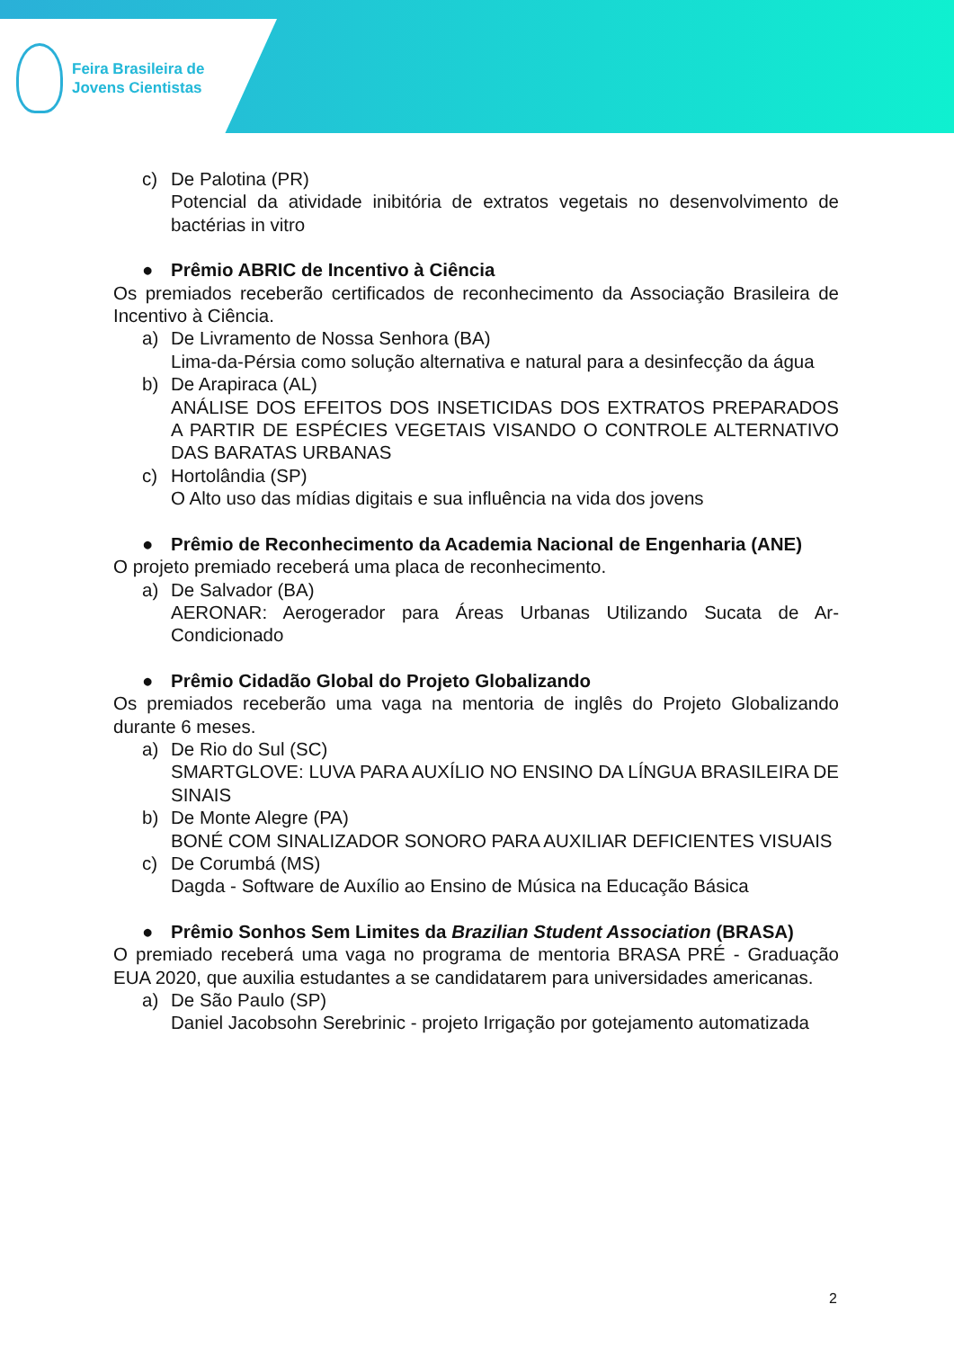Feira Brasileira de
Jovens Cientistas
c) De Palotina (PR)
Potencial da atividade inibitória de extratos vegetais no desenvolvimento de bactérias in vitro
● Prêmio ABRIC de Incentivo à Ciência
Os premiados receberão certificados de reconhecimento da Associação Brasileira de Incentivo à Ciência.
a) De Livramento de Nossa Senhora (BA)
Lima-da-Pérsia como solução alternativa e natural para a desinfecção da água
b) De Arapiraca (AL)
ANÁLISE DOS EFEITOS DOS INSETICIDAS DOS EXTRATOS PREPARADOS A PARTIR DE ESPÉCIES VEGETAIS VISANDO O CONTROLE ALTERNATIVO DAS BARATAS URBANAS
c) Hortolândia (SP)
O Alto uso das mídias digitais e sua influência na vida dos jovens
● Prêmio de Reconhecimento da Academia Nacional de Engenharia (ANE)
O projeto premiado receberá uma placa de reconhecimento.
a) De Salvador (BA)
AERONAR: Aerogerador para Áreas Urbanas Utilizando Sucata de Ar-Condicionado
● Prêmio Cidadão Global do Projeto Globalizando
Os premiados receberão uma vaga na mentoria de inglês do Projeto Globalizando durante 6 meses.
a) De Rio do Sul (SC)
SMARTGLOVE: LUVA PARA AUXÍLIO NO ENSINO DA LÍNGUA BRASILEIRA DE SINAIS
b) De Monte Alegre (PA)
BONÉ COM SINALIZADOR SONORO PARA AUXILIAR DEFICIENTES VISUAIS
c) De Corumbá (MS)
Dagda - Software de Auxílio ao Ensino de Música na Educação Básica
● Prêmio Sonhos Sem Limites da Brazilian Student Association (BRASA)
O premiado receberá uma vaga no programa de mentoria BRASA PRÉ - Graduação EUA 2020, que auxilia estudantes a se candidatarem para universidades americanas.
a) De São Paulo (SP)
Daniel Jacobsohn Serebrinic - projeto Irrigação por gotejamento automatizada
2